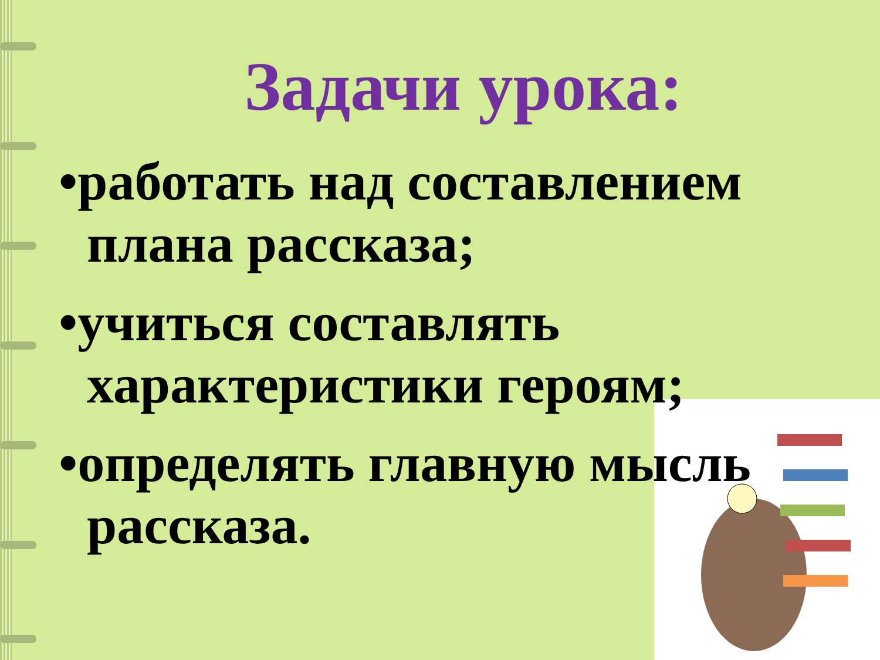Задачи урока:
•работать над составлением плана рассказа;
•учиться составлять характеристики героям;
•определять главную мысль рассказа.